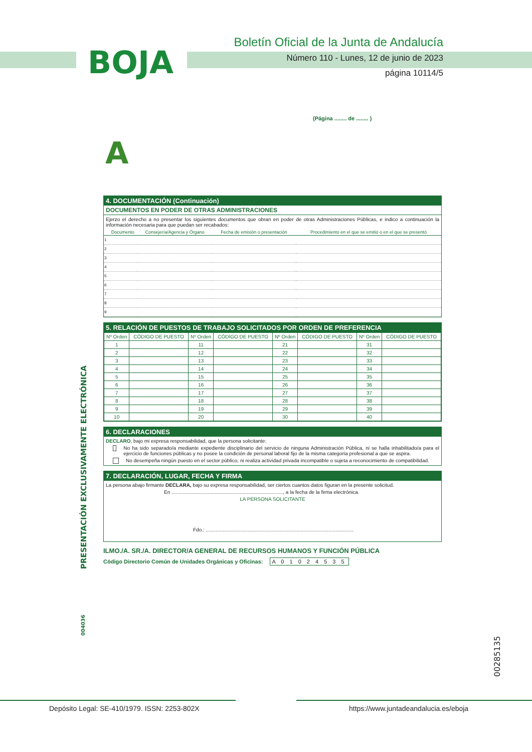BOJA
Boletín Oficial de la Junta de Andalucía
Número 110 - Lunes, 12 de junio de 2023
página 10114/5
(Página ........ de ........ )
A
4. DOCUMENTACIÓN (Continuación)
DOCUMENTOS EN PODER DE OTRAS ADMINISTRACIONES
Ejerzo el derecho a no presentar los siguientes documentos que obran en poder de otras Administraciones Públicas, e indico a continuación la información necesaria para que puedan ser recabados:
| | Documento | Consejería/Agencia y Órgano | Fecha de emisión o presentación | Procedimiento en el que se emitió o en el que se presentó |
| --- | --- | --- | --- | --- |
| 1 | | | | |
| 2 | | | | |
| 3 | | | | |
| 4 | | | | |
| 5 | | | | |
| 6 | | | | |
| 7 | | | | |
| 8 | | | | |
| 9 | | | | |
5. RELACIÓN DE PUESTOS DE TRABAJO SOLICITADOS POR ORDEN DE PREFERENCIA
| Nº Orden | CÓDIGO DE PUESTO | Nº Orden | CÓDIGO DE PUESTO | Nº Orden | CÓDIGO DE PUESTO | Nº Orden | CÓDIGO DE PUESTO |
| --- | --- | --- | --- | --- | --- | --- | --- |
| 1 | | 11 | | 21 | | 31 | |
| 2 | | 12 | | 22 | | 32 | |
| 3 | | 13 | | 23 | | 33 | |
| 4 | | 14 | | 24 | | 34 | |
| 5 | | 15 | | 25 | | 35 | |
| 6 | | 16 | | 26 | | 36 | |
| 7 | | 17 | | 27 | | 37 | |
| 8 | | 18 | | 28 | | 38 | |
| 9 | | 19 | | 29 | | 39 | |
| 10 | | 20 | | 30 | | 40 | |
6. DECLARACIONES
DECLARO, bajo mi expresa responsabilidad, que la persona solicitante:
No ha sido separado/a mediante expediente disciplinario del servicio de ninguna Administración Pública, ni se halla inhabilitado/a para el ejercicio de funciones públicas y no posee la condición de personal laboral fijo de la misma categoría profesional a que se aspira.
No desempeña ningún puesto en el sector público, ni realiza actividad privada incompatible o sujeta a reconocimiento de compatibilidad.
7. DECLARACIÓN, LUGAR, FECHA Y FIRMA
La persona abajo firmante DECLARA, bajo su expresa responsabilidad, ser ciertos cuantos datos figuran en la presente solicitud.
En ................................................................................, a la fecha de la firma electrónica.
LA PERSONA SOLICITANTE
Fdo.: ..........................................................................................................
ILMO./A. SR./A. DIRECTOR/A GENERAL DE RECURSOS HUMANOS Y FUNCIÓN PÚBLICA
Código Directorio Común de Unidades Orgánicas y Oficinas: A 0 1 0 2 4 5 3 5
PRESENTACIÓN EXCLUSIVAMENTE ELECTRÓNICA
004036
00285135
Depósito Legal: SE-410/1979. ISSN: 2253-802X
https://www.juntadeandalucia.es/eboja